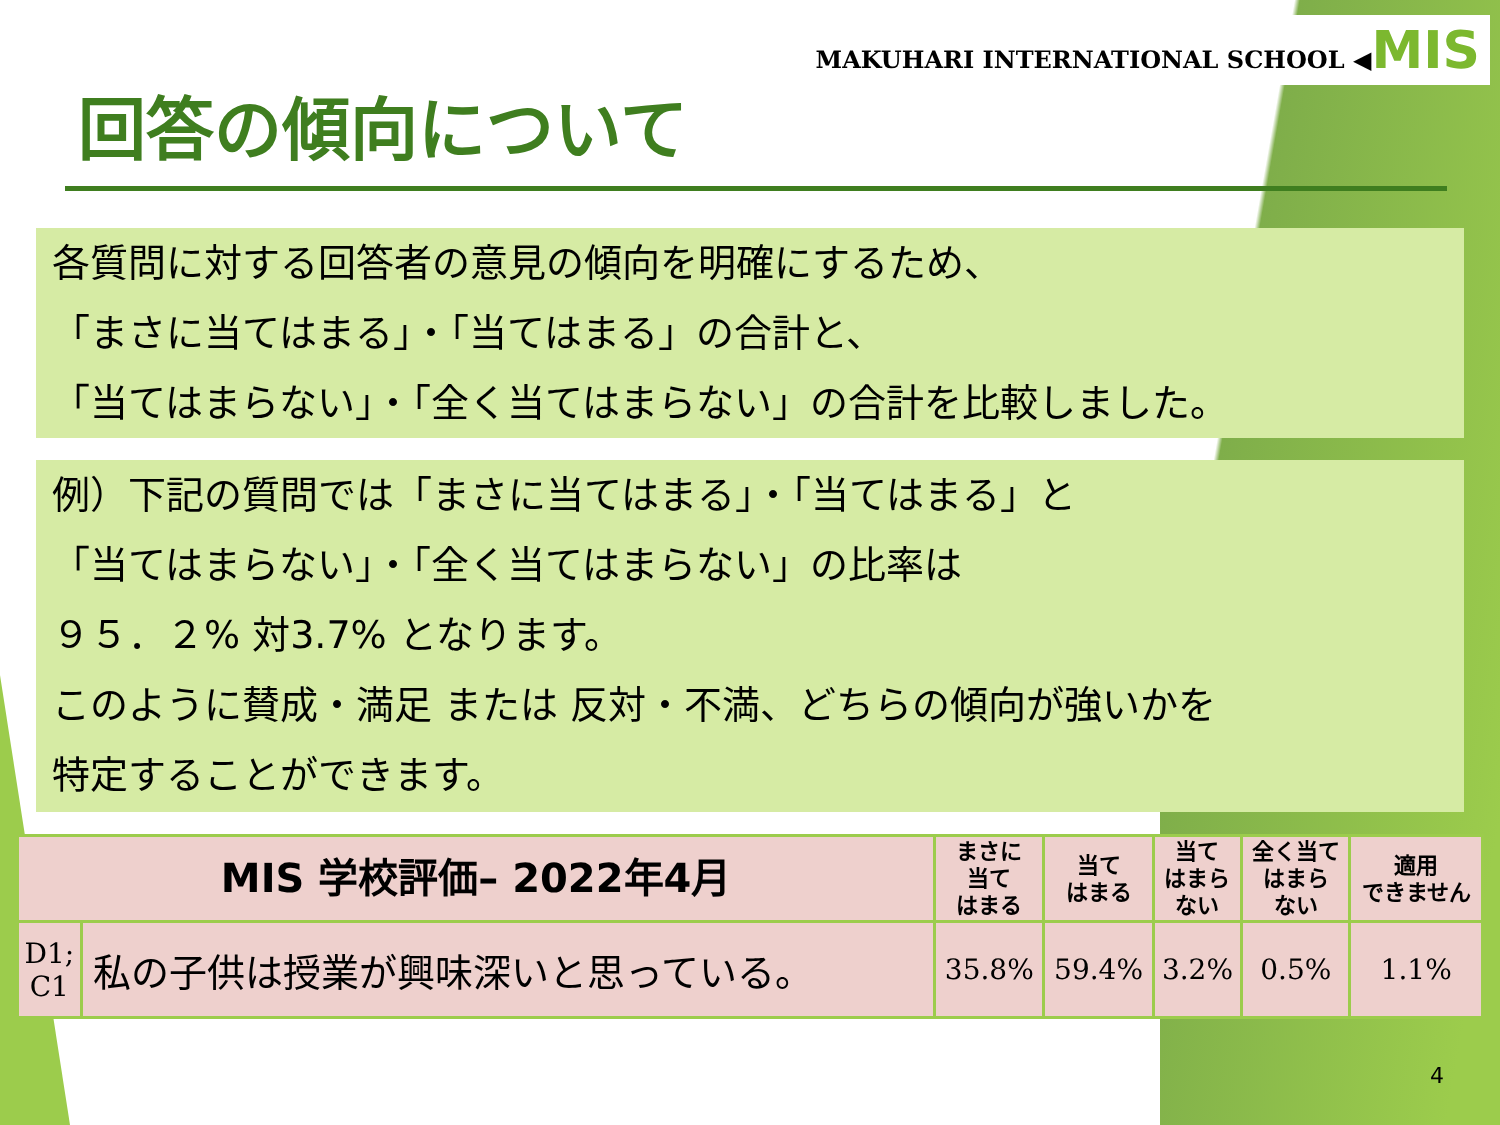MAKUHARI INTERNATIONAL SCHOOL ◀MIS
回答の傾向について
各質問に対する回答者の意見の傾向を明確にするため、
「まさに当てはまる」・「当てはまる」の合計と、
「当てはまらない」・「全く当てはまらない」の合計を比較しました。
例）下記の質問では「まさに当てはまる」・「当てはまる」と
「当てはまらない」・「全く当てはまらない」の比率は
９５．２% 対3.7% となります。
このように賛成・満足 または 反対・不満、どちらの傾向が強いかを
特定することができます。
| MIS 学校評価– 2022年4月 | | まさに 当て はまる | 当て はまる | 当て はまら ない | 全く当て はまら ない | 適用 できません |
| --- | --- | --- | --- | --- | --- | --- |
| D1; C1 | 私の子供は授業が興味深いと思っている。 | 35.8% | 59.4% | 3.2% | 0.5% | 1.1% |
4